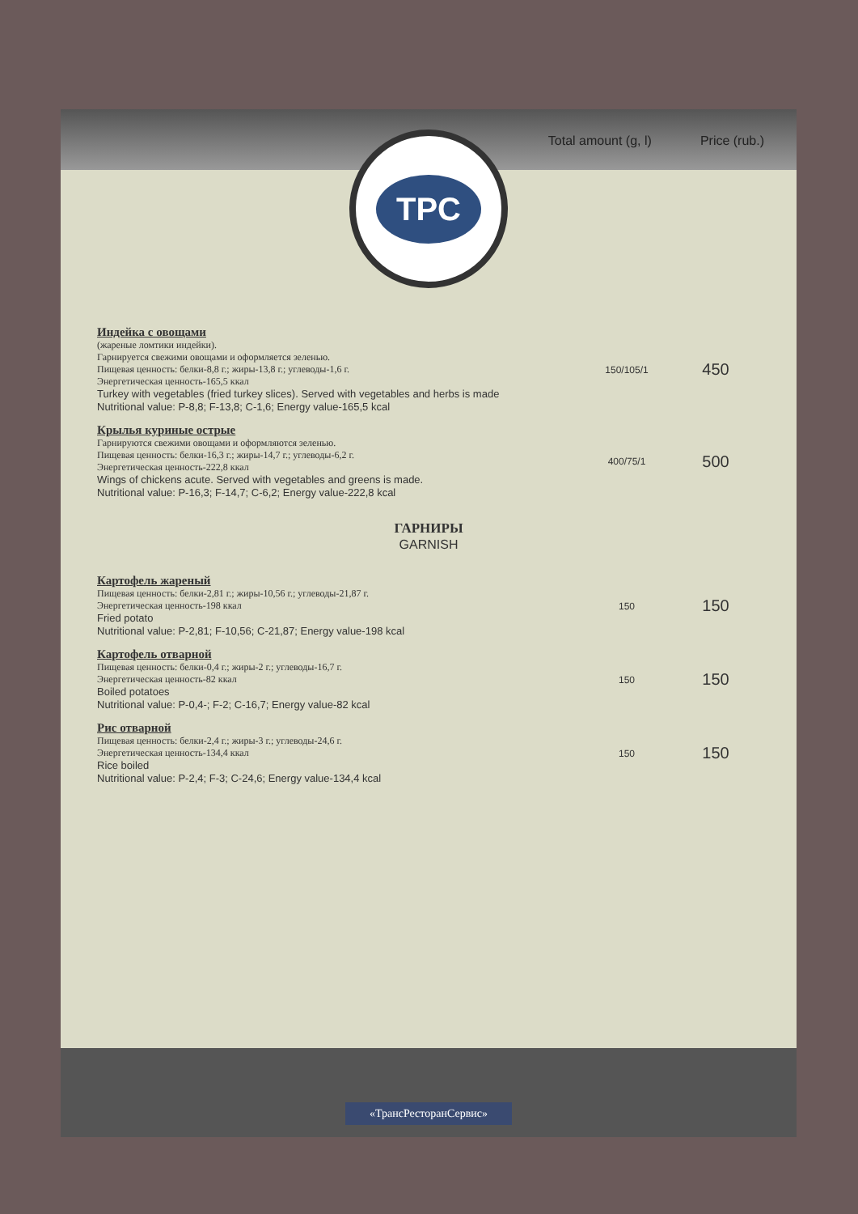Total amount (g, l) Price (rub.)
TPC
| Индейка с овощами (жареные ломтики индейки). Гарнируется свежими овощами и оформляется зеленью. Пищевая ценность: белки-8,8 г.; жиры-13,8 г.; углеводы-1,6 г. Энергетическая ценность-165,5 ккал Turkey with vegetables (fried turkey slices). Served with vegetables and herbs is made Nutritional value: P-8,8; F-13,8; C-1,6; Energy value-165,5 kcal | 150/105/1 | 450 |
| Крылья куриные острые Гарнируются свежими овощами и оформляются зеленью. Пищевая ценность: белки-16,3 г.; жиры-14,7 г.; углеводы-6,2 г. Энергетическая ценность-222,8 ккал Wings of chickens acute. Served with vegetables and greens is made. Nutritional value: P-16,3; F-14,7; C-6,2; Energy value-222,8 kcal | 400/75/1 | 500 |
| ГАРНИРЫ GARNISH | | |
| Картофель жареный Пищевая ценность: белки-2,81 г.; жиры-10,56 г.; углеводы-21,87 г. Энергетическая ценность-198 ккал Fried potato Nutritional value: P-2,81; F-10,56; C-21,87; Energy value-198 kcal | 150 | 150 |
| Картофель отварной Пищевая ценность: белки-0,4 г.; жиры-2 г.; углеводы-16,7 г. Энергетическая ценность-82 ккал Boiled potatoes Nutritional value: P-0,4-; F-2; C-16,7; Energy value-82 kcal | 150 | 150 |
| Рис отварной Пищевая ценность: белки-2,4 г.; жиры-3 г.; углеводы-24,6 г. Энергетическая ценность-134,4 ккал Rice boiled Nutritional value: P-2,4; F-3; C-24,6; Energy value-134,4 kcal | 150 | 150 |
«ТрансРесторанСервис»